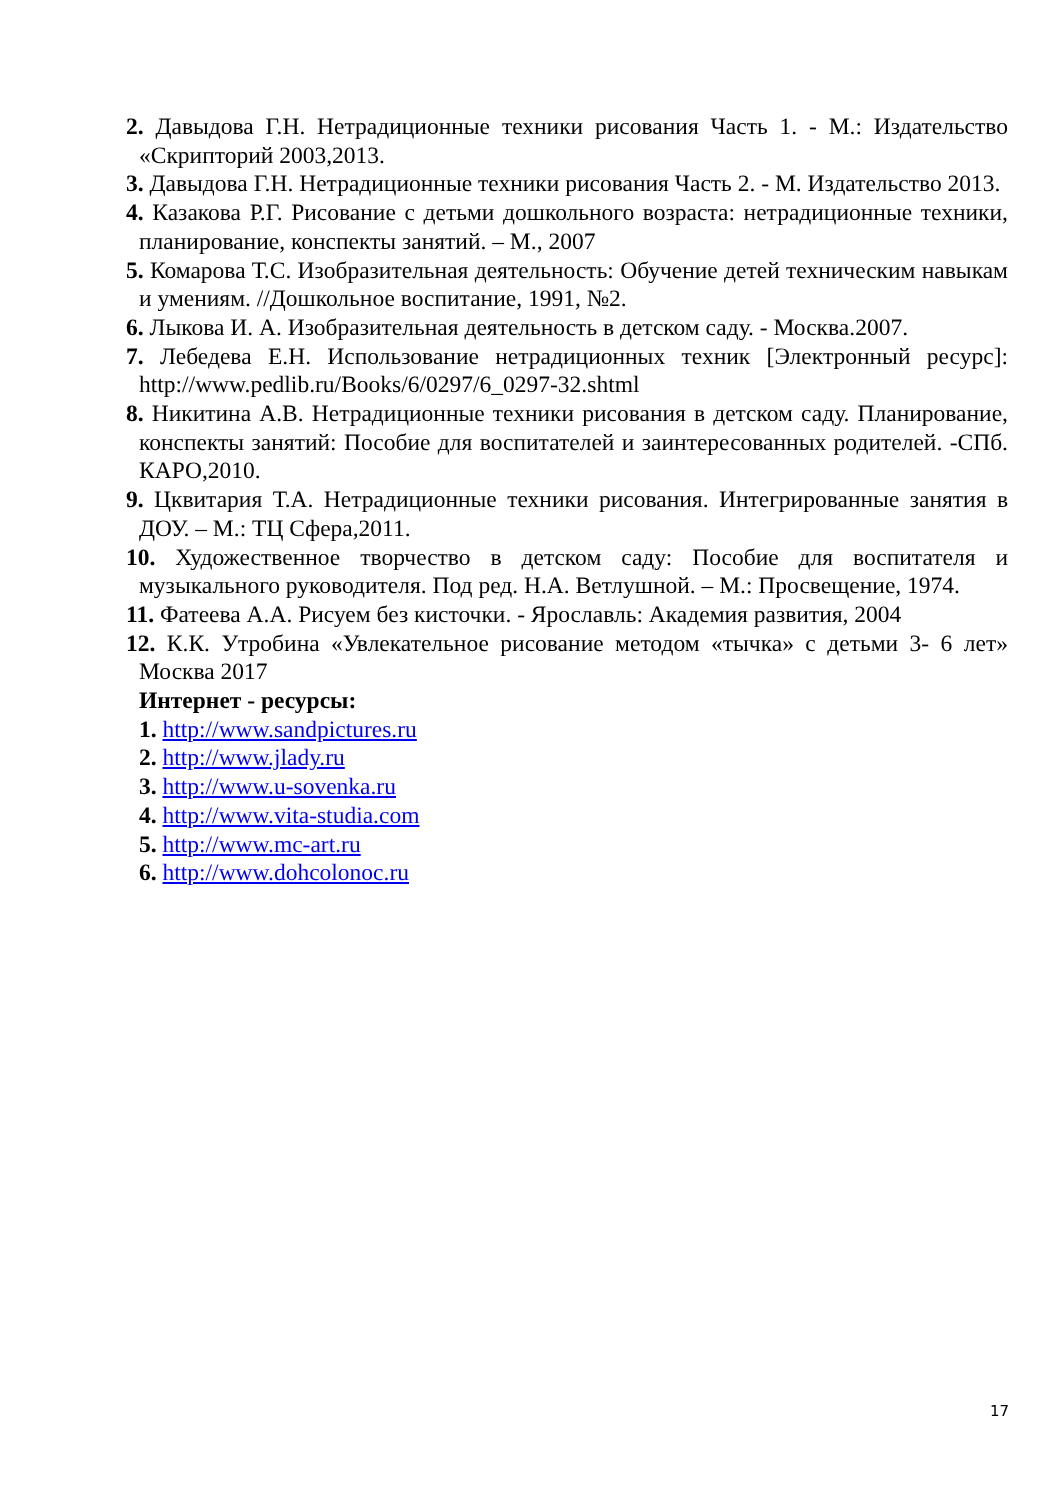2. Давыдова Г.Н. Нетрадиционные техники рисования Часть 1. - М.: Издательство «Скрипторий 2003,2013.
3. Давыдова Г.Н. Нетрадиционные техники рисования Часть 2. - М. Издательство 2013.
4. Казакова Р.Г. Рисование с детьми дошкольного возраста: нетрадиционные техники, планирование, конспекты занятий. – М., 2007
5. Комарова Т.С. Изобразительная деятельность: Обучение детей техническим навыкам и умениям. //Дошкольное воспитание, 1991, №2.
6. Лыкова И. А. Изобразительная деятельность в детском саду. - Москва.2007.
7. Лебедева Е.Н. Использование нетрадиционных техник [Электронный ресурс]: http://www.pedlib.ru/Books/6/0297/6_0297-32.shtml
8. Никитина А.В. Нетрадиционные техники рисования в детском саду. Планирование, конспекты занятий: Пособие для воспитателей и заинтересованных родителей. -СПб. КАРО,2010.
9. Цквитария Т.А. Нетрадиционные техники рисования. Интегрированные занятия в ДОУ. – М.: ТЦ Сфера,2011.
10. Художественное творчество в детском саду: Пособие для воспитателя и музыкального руководителя. Под ред. Н.А. Ветлушной. – М.: Просвещение, 1974.
11. Фатеева А.А. Рисуем без кисточки. - Ярославль: Академия развития, 2004
12. К.К. Утробина «Увлекательное рисование методом «тычка» с детьми 3- 6 лет» Москва 2017
Интернет - ресурсы:
1. http://www.sandpictures.ru
2. http://www.jlady.ru
3. http://www.u-sovenka.ru
4. http://www.vita-studia.com
5. http://www.mc-art.ru
6. http://www.dohcolonoc.ru
17